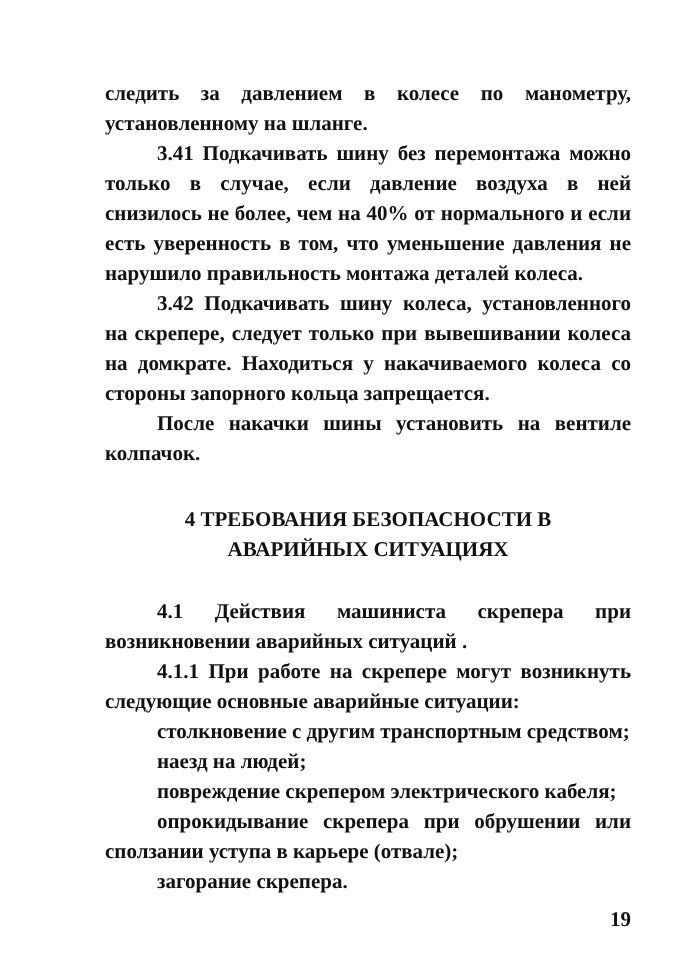следить за давлением в колесе по манометру, установленному на шланге.
3.41 Подкачивать шину без перемонтажа можно только в случае, если давление воздуха в ней снизилось не более, чем на 40% от нормального и если есть уверенность в том, что уменьшение давления не нарушило правильность монтажа деталей колеса.
3.42 Подкачивать шину колеса, установленного на скрепере, следует только при вывешивании колеса на домкрате. Находиться у накачиваемого колеса со стороны запорного кольца запрещается.
После накачки шины установить на вентиле колпачок.
4 ТРЕБОВАНИЯ БЕЗОПАСНОСТИ В
АВАРИЙНЫХ СИТУАЦИЯХ
4.1 Действия машиниста скрепера при возникновении аварийных ситуаций .
4.1.1 При работе на скрепере могут возникнуть следующие основные аварийные ситуации:
столкновение с другим транспортным средством;
наезд на людей;
повреждение скрепером электрического кабеля;
опрокидывание скрепера при обрушении или сползании уступа в карьере (отвале);
загорание скрепера.
19